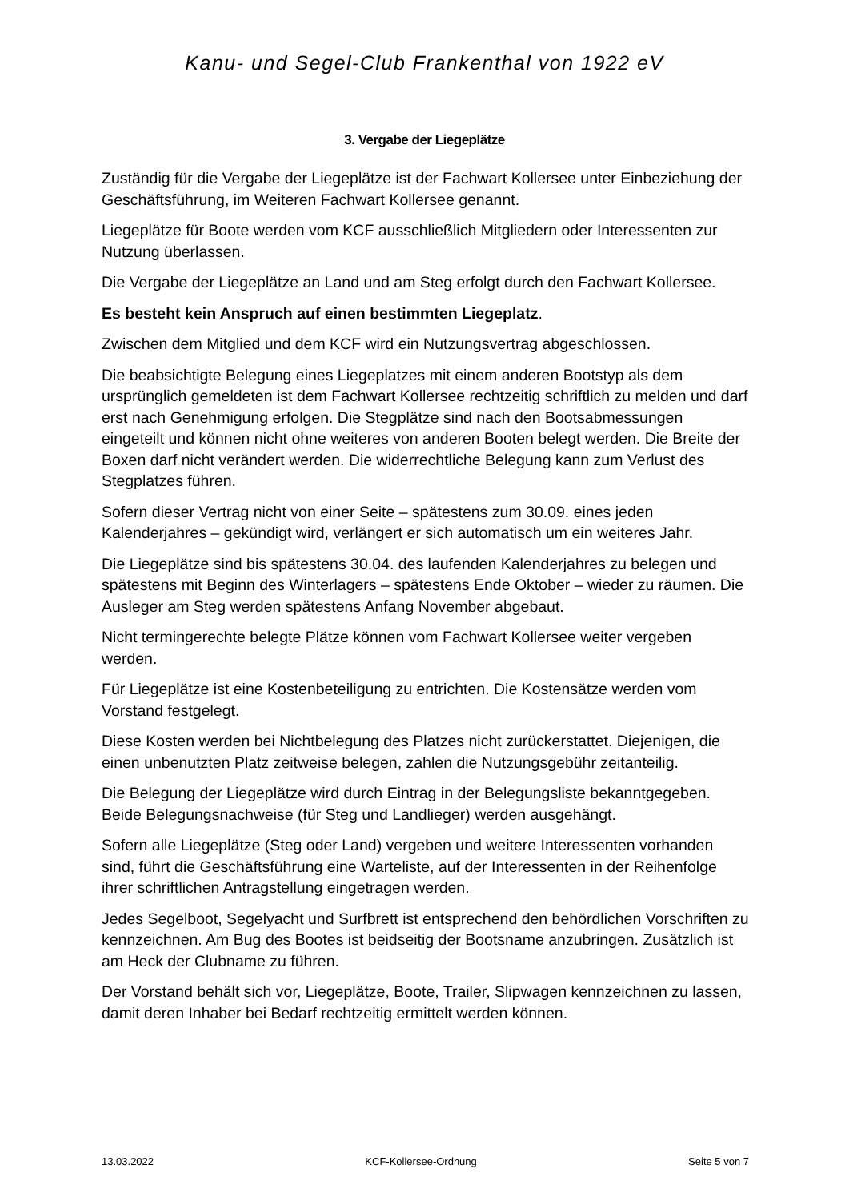Kanu- und Segel-Club Frankenthal von 1922 eV
3. Vergabe der Liegeplätze
Zuständig für die Vergabe der Liegeplätze ist der Fachwart Kollersee unter Einbeziehung der Geschäftsführung, im Weiteren Fachwart Kollersee genannt.
Liegeplätze für Boote werden vom KCF ausschließlich Mitgliedern oder Interessenten zur Nutzung überlassen.
Die Vergabe der Liegeplätze an Land und am Steg erfolgt durch den Fachwart Kollersee.
Es besteht kein Anspruch auf einen bestimmten Liegeplatz.
Zwischen dem Mitglied und dem KCF wird ein Nutzungsvertrag abgeschlossen.
Die beabsichtigte Belegung eines Liegeplatzes mit einem anderen Bootstyp als dem ursprünglich gemeldeten ist dem Fachwart Kollersee rechtzeitig schriftlich zu melden und darf erst nach Genehmigung erfolgen. Die Stegplätze sind nach den Bootsabmessungen eingeteilt und können nicht ohne weiteres von anderen Booten belegt werden. Die Breite der Boxen darf nicht verändert werden. Die widerrechtliche Belegung kann zum Verlust des Stegplatzes führen.
Sofern dieser Vertrag nicht von einer Seite – spätestens zum 30.09. eines jeden Kalenderjahres – gekündigt wird, verlängert er sich automatisch um ein weiteres Jahr.
Die Liegeplätze sind bis spätestens 30.04. des laufenden Kalenderjahres zu belegen und spätestens mit Beginn des Winterlagers – spätestens Ende Oktober – wieder zu räumen. Die Ausleger am Steg werden spätestens Anfang November abgebaut.
Nicht termingerechte belegte Plätze können vom Fachwart Kollersee weiter vergeben werden.
Für Liegeplätze ist eine Kostenbeteiligung zu entrichten. Die Kostensätze werden vom Vorstand festgelegt.
Diese Kosten werden bei Nichtbelegung des Platzes nicht zurückerstattet. Diejenigen, die einen unbenutzten Platz zeitweise belegen, zahlen die Nutzungsgebühr zeitanteilig.
Die Belegung der Liegeplätze wird durch Eintrag in der Belegungsliste bekanntgegeben. Beide Belegungsnachweise (für Steg und Landlieger) werden ausgehängt.
Sofern alle Liegeplätze (Steg oder Land) vergeben und weitere Interessenten vorhanden sind, führt die Geschäftsführung eine Warteliste, auf der Interessenten in der Reihenfolge ihrer schriftlichen Antragstellung eingetragen werden.
Jedes Segelboot, Segelyacht und Surfbrett ist entsprechend den behördlichen Vorschriften zu kennzeichnen. Am Bug des Bootes ist beidseitig der Bootsname anzubringen. Zusätzlich ist am Heck der Clubname zu führen.
Der Vorstand behält sich vor, Liegeplätze, Boote, Trailer, Slipwagen kennzeichnen zu lassen, damit deren Inhaber bei Bedarf rechtzeitig ermittelt werden können.
13.03.2022 KCF-Kollersee-Ordnung Seite 5 von 7